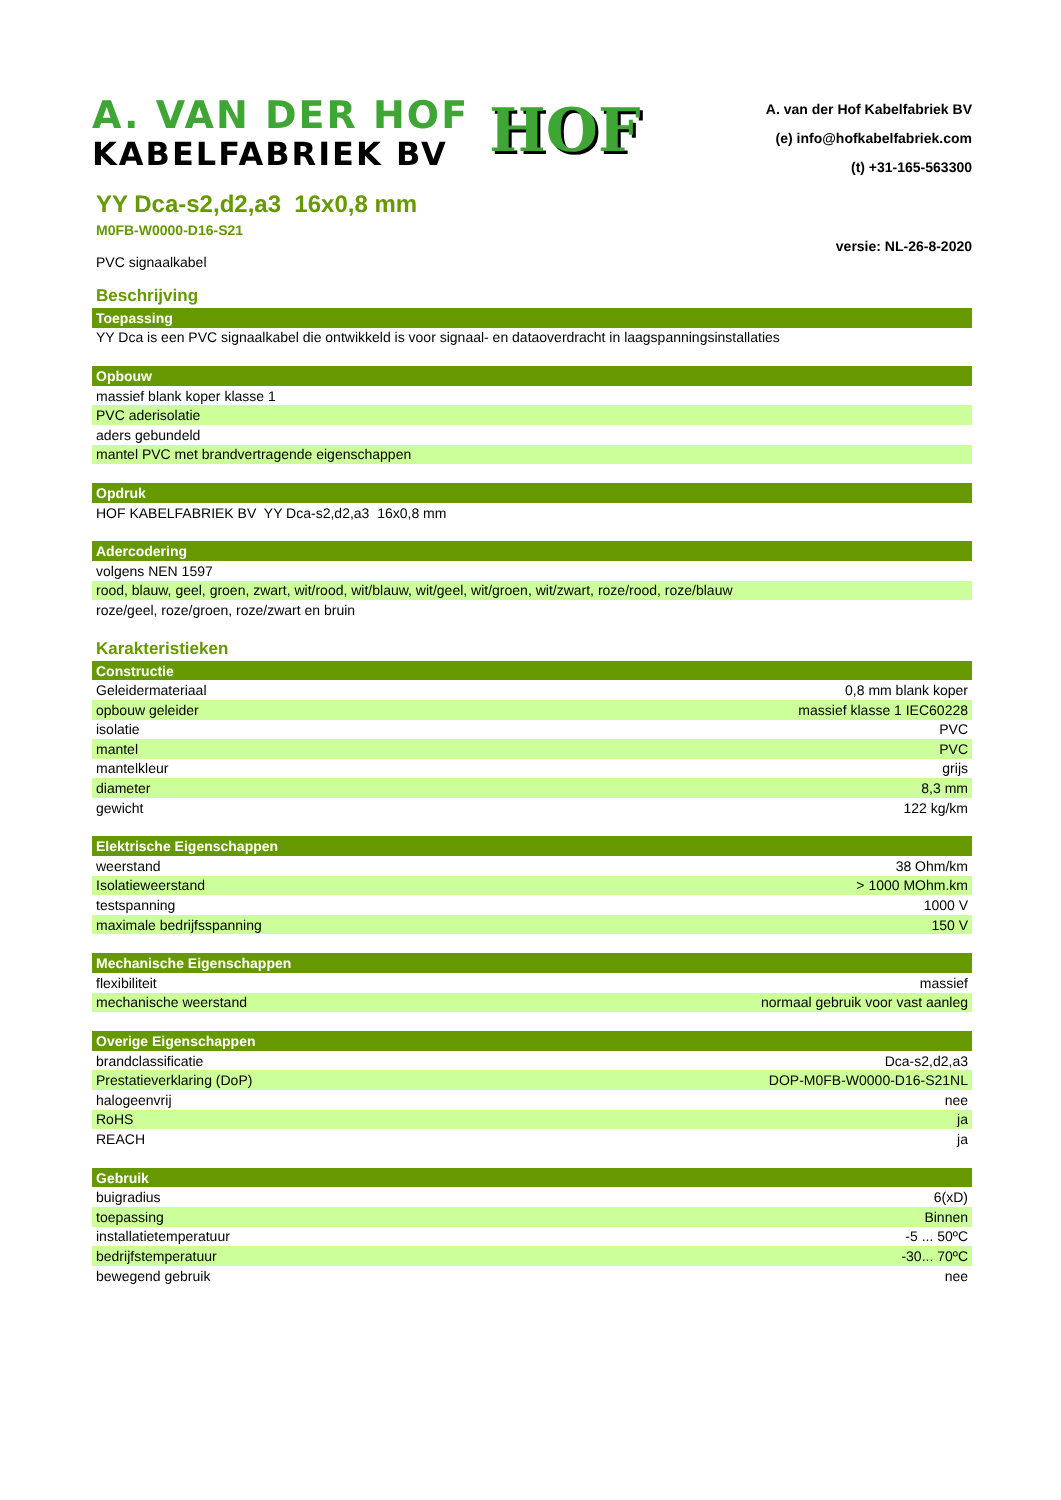A. VAN DER HOF
KABELFABRIEK BV
HOF
A. van der Hof Kabelfabriek BV
(e) info@hofkabelfabriek.com
(t) +31-165-563300
YY Dca-s2,d2,a3 16x0,8 mm
M0FB-W0000-D16-S21
versie: NL-26-8-2020
PVC signaalkabel
Beschrijving
| Toepassing |
| --- |
| YY Dca is een PVC signaalkabel die ontwikkeld is voor signaal- en dataoverdracht in laagspanningsinstallaties |
| Opbouw |
| --- |
| massief blank koper klasse 1 |
| PVC aderisolatie |
| aders gebundeld |
| mantel PVC met brandvertragende eigenschappen |
| Opdruk |
| --- |
| HOF KABELFABRIEK BV YY Dca-s2,d2,a3 16x0,8 mm |
| Adercodering |
| --- |
| volgens NEN 1597 |
| rood, blauw, geel, groen, zwart, wit/rood, wit/blauw, wit/geel, wit/groen, wit/zwart, roze/rood, roze/blauw |
| roze/geel, roze/groen, roze/zwart en bruin |
Karakteristieken
| Constructie | |
| --- | --- |
| Geleidermateriaal | 0,8 mm blank koper |
| opbouw geleider | massief klasse 1 IEC60228 |
| isolatie | PVC |
| mantel | PVC |
| mantelkleur | grijs |
| diameter | 8,3 mm |
| gewicht | 122 kg/km |
| Elektrische Eigenschappen | |
| --- | --- |
| weerstand | 38 Ohm/km |
| Isolatieweerstand | > 1000 MOhm.km |
| testspanning | 1000 V |
| maximale bedrijfsspanning | 150 V |
| Mechanische Eigenschappen | |
| --- | --- |
| flexibiliteit | massief |
| mechanische weerstand | normaal gebruik voor vast aanleg |
| Overige Eigenschappen | |
| --- | --- |
| brandclassificatie | Dca-s2,d2,a3 |
| Prestatieverklaring (DoP) | DOP-M0FB-W0000-D16-S21NL |
| halogeenvrij | nee |
| RoHS | ja |
| REACH | ja |
| Gebruik | |
| --- | --- |
| buigradius | 6(xD) |
| toepassing | Binnen |
| installatietemperatuur | -5 ... 50ºC |
| bedrijfstemperatuur | -30... 70ºC |
| bewegend gebruik | nee |